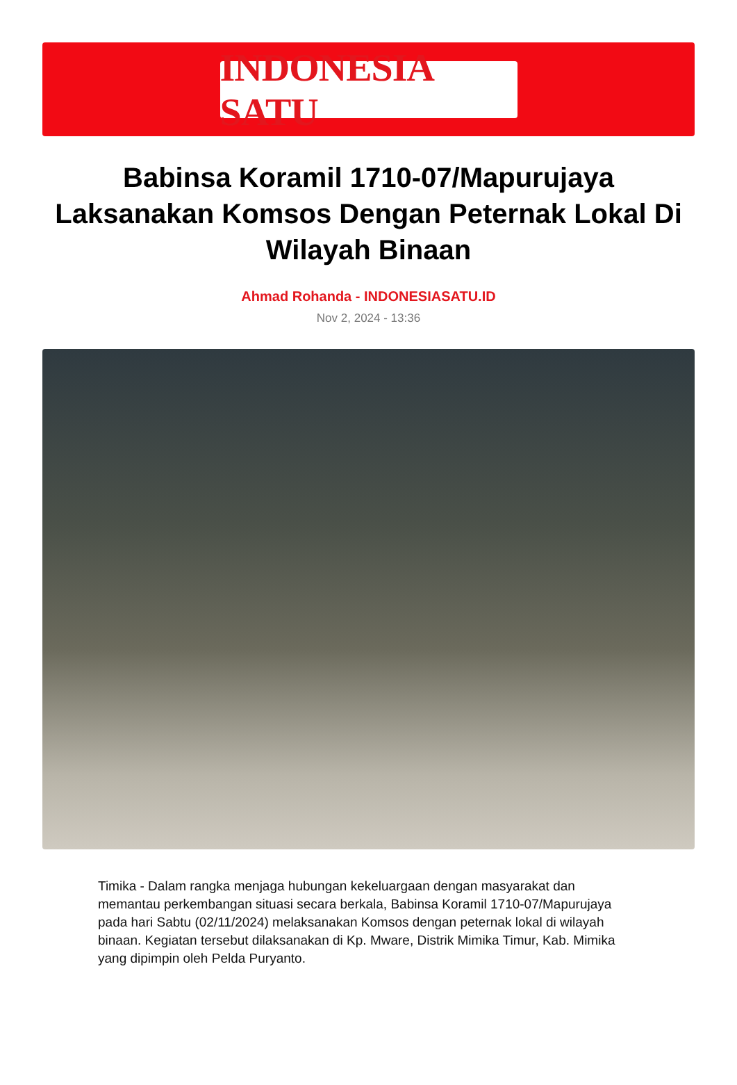INDONESIA SATU
Babinsa Koramil 1710-07/Mapurujaya Laksanakan Komsos Dengan Peternak Lokal Di Wilayah Binaan
Ahmad Rohanda - INDONESIASATU.ID
Nov 2, 2024 - 13:36
Timika - Dalam rangka menjaga hubungan kekeluargaan dengan masyarakat dan memantau perkembangan situasi secara berkala, Babinsa Koramil 1710-07/Mapurujaya pada hari Sabtu (02/11/2024) melaksanakan Komsos dengan peternak lokal di wilayah binaan. Kegiatan tersebut dilaksanakan di Kp. Mware, Distrik Mimika Timur, Kab. Mimika yang dipimpin oleh Pelda Puryanto.